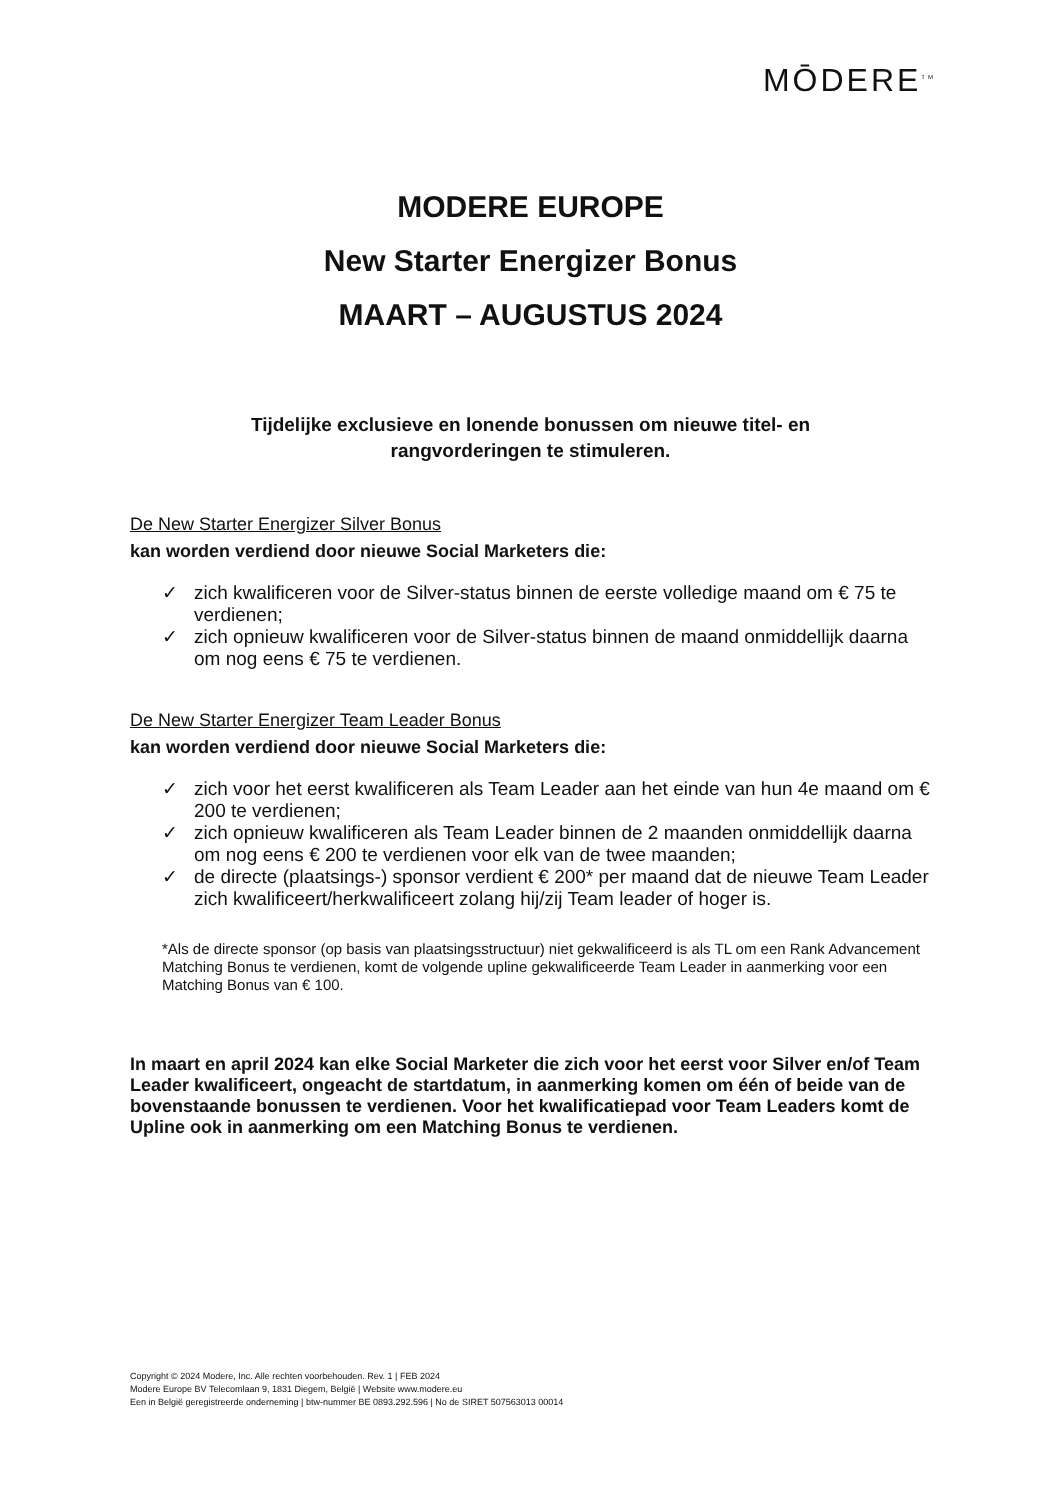MŌDERE<sup>TM</sup>
MODERE EUROPE
New Starter Energizer Bonus
MAART – AUGUSTUS 2024
Tijdelijke exclusieve en lonende bonussen om nieuwe titel- en
rangvorderingen te stimuleren.
De New Starter Energizer Silver Bonus
kan worden verdiend door nieuwe Social Marketers die:
✓ zich kwalificeren voor de Silver-status binnen de eerste volledige maand om € 75 te verdienen;
✓ zich opnieuw kwalificeren voor de Silver-status binnen de maand onmiddellijk daarna om nog eens € 75 te verdienen.
De New Starter Energizer Team Leader Bonus
kan worden verdiend door nieuwe Social Marketers die:
✓ zich voor het eerst kwalificeren als Team Leader aan het einde van hun 4e maand om € 200 te verdienen;
✓ zich opnieuw kwalificeren als Team Leader binnen de 2 maanden onmiddellijk daarna om nog eens € 200 te verdienen voor elk van de twee maanden;
✓ de directe (plaatsings-) sponsor verdient € 200* per maand dat de nieuwe Team Leader zich kwalificeert/herkwalificeert zolang hij/zij Team leader of hoger is.
*Als de directe sponsor (op basis van plaatsingsstructuur) niet gekwalificeerd is als TL om een Rank Advancement Matching Bonus te verdienen, komt de volgende upline gekwalificeerde Team Leader in aanmerking voor een Matching Bonus van € 100.
In maart en april 2024 kan elke Social Marketer die zich voor het eerst voor Silver en/of Team Leader kwalificeert, ongeacht de startdatum, in aanmerking komen om één of beide van de bovenstaande bonussen te verdienen. Voor het kwalificatiepad voor Team Leaders komt de Upline ook in aanmerking om een Matching Bonus te verdienen.
Copyright © 2024 Modere, Inc. Alle rechten voorbehouden. Rev. 1 | FEB 2024
Modere Europe BV Telecomlaan 9, 1831 Diegem, België | Website www.modere.eu
Een in België geregistreerde onderneming | btw-nummer BE 0893.292.596 | No de SIRET 507563013 00014